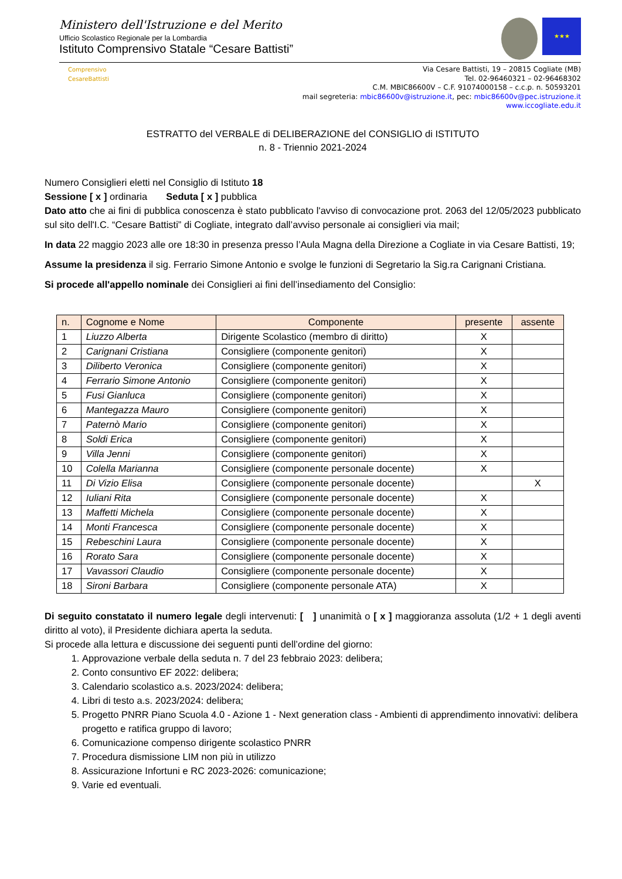Ministero dell'Istruzione e del Merito
Ufficio Scolastico Regionale per la Lombardia
Istituto Comprensivo Statale “Cesare Battisti”
★★★
Comprensivo CesareBattisti
Via Cesare Battisti, 19 – 20815 Cogliate (MB)
Tel. 02-96460321 – 02-96468302
C.M. MBIC86600V – C.F. 91074000158 – c.c.p. n. 50593201
mail segreteria: mbic86600v@istruzione.it, pec: mbic86600v@pec.istruzione.it
www.iccogliate.edu.it
ESTRATTO del VERBALE di DELIBERAZIONE del CONSIGLIO di ISTITUTO
n. 8 - Triennio 2021-2024
Numero Consiglieri eletti nel Consiglio di Istituto 18
Sessione [ x ] ordinaria Seduta [ x ] pubblica
Dato atto che ai fini di pubblica conoscenza è stato pubblicato l'avviso di convocazione prot. 2063 del 12/05/2023 pubblicato sul sito dell'I.C. “Cesare Battisti” di Cogliate, integrato dall’avviso personale ai consiglieri via mail;
In data 22 maggio 2023 alle ore 18:30 in presenza presso l’Aula Magna della Direzione a Cogliate in via Cesare Battisti, 19;
Assume la presidenza il sig. Ferrario Simone Antonio e svolge le funzioni di Segretario la Sig.ra Carignani Cristiana.
Si procede all'appello nominale dei Consiglieri ai fini dell’insediamento del Consiglio:
| n. | Cognome e Nome | Componente | presente | assente |
| --- | --- | --- | --- | --- |
| 1 | Liuzzo Alberta | Dirigente Scolastico (membro di diritto) | X | |
| 2 | Carignani Cristiana | Consigliere (componente genitori) | X | |
| 3 | Diliberto Veronica | Consigliere (componente genitori) | X | |
| 4 | Ferrario Simone Antonio | Consigliere (componente genitori) | X | |
| 5 | Fusi Gianluca | Consigliere (componente genitori) | X | |
| 6 | Mantegazza Mauro | Consigliere (componente genitori) | X | |
| 7 | Paternò Mario | Consigliere (componente genitori) | X | |
| 8 | Soldi Erica | Consigliere (componente genitori) | X | |
| 9 | Villa Jenni | Consigliere (componente genitori) | X | |
| 10 | Colella Marianna | Consigliere (componente personale docente) | X | |
| 11 | Di Vizio Elisa | Consigliere (componente personale docente) | | X |
| 12 | Iuliani Rita | Consigliere (componente personale docente) | X | |
| 13 | Maffetti Michela | Consigliere (componente personale docente) | X | |
| 14 | Monti Francesca | Consigliere (componente personale docente) | X | |
| 15 | Rebeschini Laura | Consigliere (componente personale docente) | X | |
| 16 | Rorato Sara | Consigliere (componente personale docente) | X | |
| 17 | Vavassori Claudio | Consigliere (componente personale docente) | X | |
| 18 | Sironi Barbara | Consigliere (componente personale ATA) | X | |
Di seguito constatato il numero legale degli intervenuti: [ ] unanimità o [ x ] maggioranza assoluta (1/2 + 1 degli aventi diritto al voto), il Presidente dichiara aperta la seduta.
Si procede alla lettura e discussione dei seguenti punti dell’ordine del giorno:
1. Approvazione verbale della seduta n. 7 del 23 febbraio 2023: delibera;
2. Conto consuntivo EF 2022: delibera;
3. Calendario scolastico a.s. 2023/2024: delibera;
4. Libri di testo a.s. 2023/2024: delibera;
5. Progetto PNRR Piano Scuola 4.0 - Azione 1 - Next generation class - Ambienti di apprendimento innovativi: delibera progetto e ratifica gruppo di lavoro;
6. Comunicazione compenso dirigente scolastico PNRR
7. Procedura dismissione LIM non più in utilizzo
8. Assicurazione Infortuni e RC 2023-2026: comunicazione;
9. Varie ed eventuali.